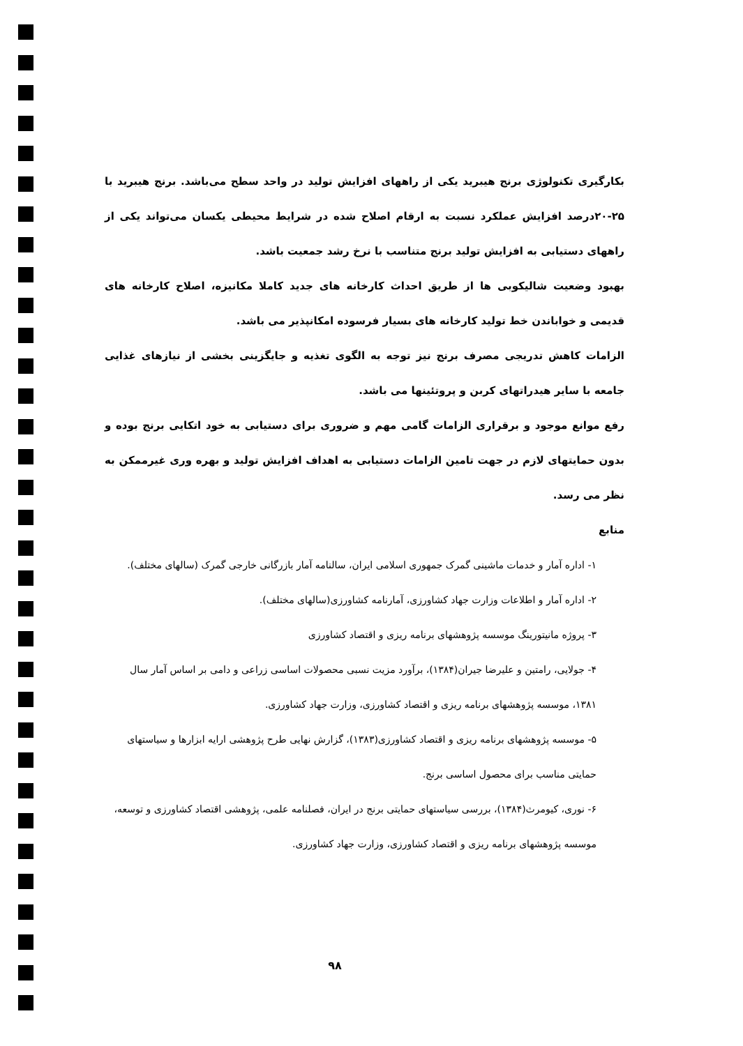بکارگیری تکنولوژی برنج هیبرید یکی از راههای افزایش تولید در واحد سطح می‌باشد. برنج هیبرید با ۲۵-۲۰درصد افزایش عملکرد نسبت به ارقام اصلاح شده در شرایط محیطی یکسان می‌تواند یکی از راههای دستیابی به افزایش تولید برنج متناسب با نرخ رشد جمعیت باشد.
بهبود وضعیت شالیکوبی ها از طریق احداث کارخانه های جدید کاملا مکانیزه، اصلاح کارخانه های قدیمی و خواباندن خط تولید کارخانه های بسیار فرسوده امکانپذیر می باشد.
الزامات کاهش تدریجی مصرف برنج نیز توجه به الگوی تغذیه و جایگزینی بخشی از نیازهای غذایی جامعه با سایر هیدراتهای کربن و پروتئینها می باشد.
رفع موانع موجود و برقراری الزامات گامی مهم و ضروری برای دستیابی به خود اتکایی برنج بوده و بدون حمایتهای لازم در جهت تامین الزامات دستیابی به اهداف افزایش تولید و بهره وری غیرممکن به نظر می رسد.
منابع
۱- اداره آمار و خدمات ماشینی گمرک جمهوری اسلامی ایران، سالنامه آمار بازرگانی خارجی گمرک (سالهای مختلف).
۲- اداره آمار و اطلاعات وزارت جهاد کشاورزی، آمارنامه کشاورزی(سالهای مختلف).
۳- پروژه مانیتورینگ موسسه پژوهشهای برنامه ریزی و اقتصاد کشاورزی
۴- جولایی، رامتین و علیرضا جیران(۱۳۸۴)، برآورد مزیت نسبی محصولات اساسی زراعی و دامی بر اساس آمار سال ۱۳۸۱، موسسه پژوهشهای برنامه ریزی و اقتصاد کشاورزی، وزارت جهاد کشاورزی.
۵- موسسه پژوهشهای برنامه ریزی و اقتصاد کشاورزی(۱۳۸۳)، گزارش نهایی طرح پژوهشی ارایه ابزارها و سیاستهای حمایتی مناسب برای محصول اساسی برنج.
۶- نوری، کیومرث(۱۳۸۴)، بررسی سیاستهای حمایتی برنج در ایران، فصلنامه علمی، پژوهشی اقتصاد کشاورزی و توسعه، موسسه پژوهشهای برنامه ریزی و اقتصاد کشاورزی، وزارت جهاد کشاورزی.
۹۸